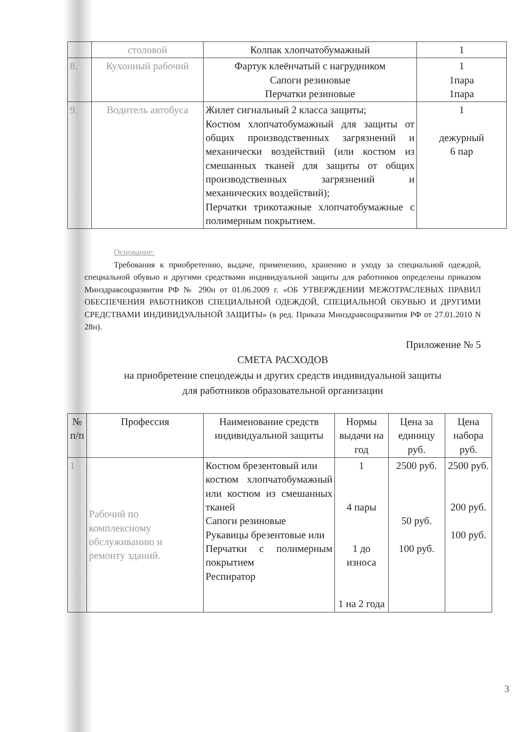| | столовой | Колпак хлопчатобумажный | 1 |
| 8. | Кухонный рабочий | Фартук клеёнчатый с нагрудником Сапоги резиновые Перчатки резиновые | 1 1пара 1пара |
| 9. | Водитель автобуса | Жилет сигнальный 2 класса защиты; Костюм хлопчатобумажный для защиты от общих производственных загрязнений и механически воздействий (или костюм из смешанных тканей для защиты от общих производственных загрязнений и механических воздействий); Перчатки трикотажные хлопчатобумажные с полимерным покрытием. | 1 дежурный 6 пар |
Основание:
Требования к приобретению, выдаче, применению, хранению и уходу за специальной одеждой, специальной обувью и другими средствами индивидуальной защиты для работников определены приказом Минздравсоцразвития РФ № 290н от 01.06.2009 г. «ОБ УТВЕРЖДЕНИИ МЕЖОТРАСЛЕВЫХ ПРАВИЛ ОБЕСПЕЧЕНИЯ РАБОТНИКОВ СПЕЦИАЛЬНОЙ ОДЕЖДОЙ, СПЕЦИАЛЬНОЙ ОБУВЬЮ И ДРУГИМИ СРЕДСТВАМИ ИНДИВИДУАЛЬНОЙ ЗАЩИТЫ» (в ред. Приказа Минздравсоцразвития РФ от 27.01.2010 N 28н).
Приложение № 5
СМЕТА РАСХОДОВ
на приобретение спецодежды и других средств индивидуальной защиты
для работников образовательной организации
| № п/п | Профессия | Наименование средств индивидуальной защиты | Нормы выдачи на год | Цена за единицу руб. | Цена набора руб. |
| --- | --- | --- | --- | --- | --- |
| 1 | Рабочий по комплексному обслуживанию и ремонту зданий. | Костюм брезентовый или костюм хлопчатобумажный или костюм из смешанных тканей Сапоги резиновые Рукавицы брезентовые или Перчатки с полимерным покрытием Респиратор | 1 4 пары 1 до износа 1 на 2 года | 2500 руб. 50 руб. 100 руб. | 2500 руб. 200 руб. 100 руб. |
3